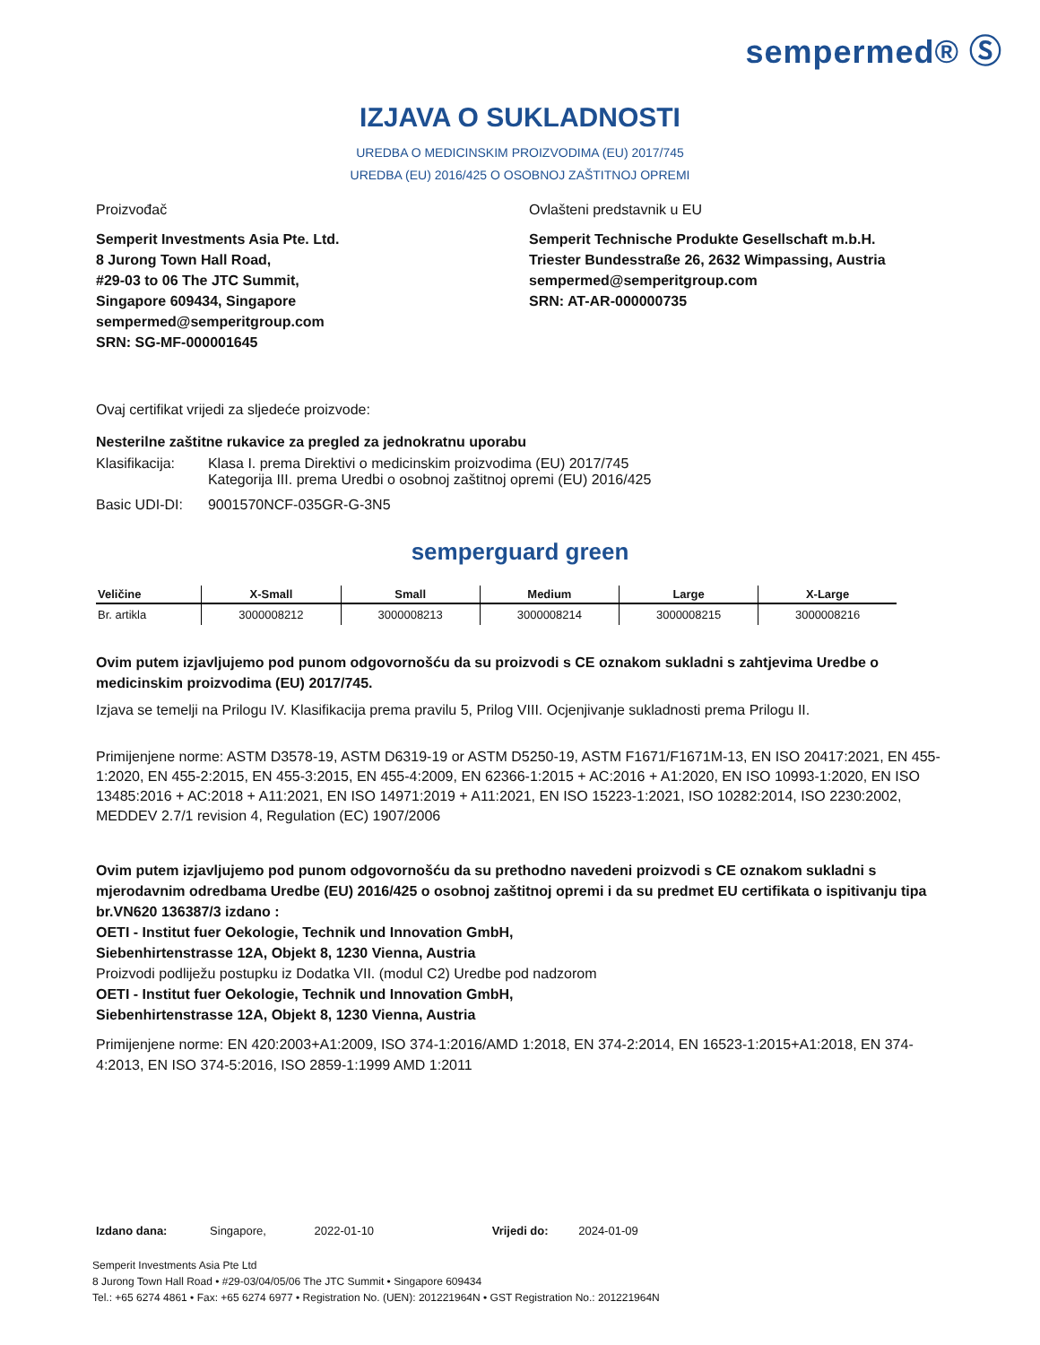sempermed® Ⓢ
IZJAVA O SUKLADNOSTI
UREDBA O MEDICINSKIM PROIZVODIMA (EU) 2017/745
UREDBA (EU) 2016/425 O OSOBNOJ ZAŠTITNOJ OPREMI
Proizvođač
Semperit Investments Asia Pte. Ltd.
8 Jurong Town Hall Road,
#29-03 to 06 The JTC Summit,
Singapore 609434, Singapore
sempermed@semperitgroup.com
SRN: SG-MF-000001645
Ovlašteni predstavnik u EU
Semperit Technische Produkte Gesellschaft m.b.H.
Triester Bundesstraße 26, 2632 Wimpassing, Austria
sempermed@semperitgroup.com
SRN: AT-AR-000000735
Ovaj certifikat vrijedi za sljedeće proizvode:
Nesterilne zaštitne rukavice za pregled za jednokratnu uporabu
| Klasifikacija: | Klasa I. prema Direktivi o medicinskim proizvodima (EU) 2017/745 Kategorija III. prema Uredbi o osobnoj zaštitnoj opremi (EU) 2016/425 |
| Basic UDI-DI: | 9001570NCF-035GR-G-3N5 |
semperguard green
| Veličine | X-Small | Small | Medium | Large | X-Large |
| --- | --- | --- | --- | --- | --- |
| Br. artikla | 3000008212 | 3000008213 | 3000008214 | 3000008215 | 3000008216 |
Ovim putem izjavljujemo pod punom odgovornošću da su proizvodi s CE oznakom sukladni s zahtjevima Uredbe o medicinskim proizvodima (EU) 2017/745.
Izjava se temelji na Prilogu IV. Klasifikacija prema pravilu 5, Prilog VIII. Ocjenjivanje sukladnosti prema Prilogu II.
Primijenjene norme: ASTM D3578-19, ASTM D6319-19 or ASTM D5250-19, ASTM F1671/F1671M-13, EN ISO 20417:2021, EN 455-1:2020, EN 455-2:2015, EN 455-3:2015, EN 455-4:2009, EN 62366-1:2015 + AC:2016 + A1:2020, EN ISO 10993-1:2020, EN ISO 13485:2016 + AC:2018 + A11:2021, EN ISO 14971:2019 + A11:2021, EN ISO 15223-1:2021, ISO 10282:2014, ISO 2230:2002, MEDDEV 2.7/1 revision 4, Regulation (EC) 1907/2006
Ovim putem izjavljujemo pod punom odgovornošću da su prethodno navedeni proizvodi s CE oznakom sukladni s mjerodavnim odredbama Uredbe (EU) 2016/425 o osobnoj zaštitnoj opremi i da su predmet EU certifikata o ispitivanju tipa br.VN620 136387/3 izdano :
OETI - Institut fuer Oekologie, Technik und Innovation GmbH,
Siebenhirtenstrasse 12A, Objekt 8, 1230 Vienna, Austria
Proizvodi podliježu postupku iz Dodatka VII. (modul C2) Uredbe pod nadzorom
OETI - Institut fuer Oekologie, Technik und Innovation GmbH,
Siebenhirtenstrasse 12A, Objekt 8, 1230 Vienna, Austria
Primijenjene norme: EN 420:2003+A1:2009, ISO 374-1:2016/AMD 1:2018, EN 374-2:2014, EN 16523-1:2015+A1:2018, EN 374-4:2013, EN ISO 374-5:2016, ISO 2859-1:1999 AMD 1:2011
Izdano dana: Singapore, 2022-01-10 Vrijedi do: 2024-01-09
Semperit Investments Asia Pte Ltd
8 Jurong Town Hall Road • #29-03/04/05/06 The JTC Summit • Singapore 609434
Tel.: +65 6274 4861 • Fax: +65 6274 6977 • Registration No. (UEN): 201221964N • GST Registration No.: 201221964N